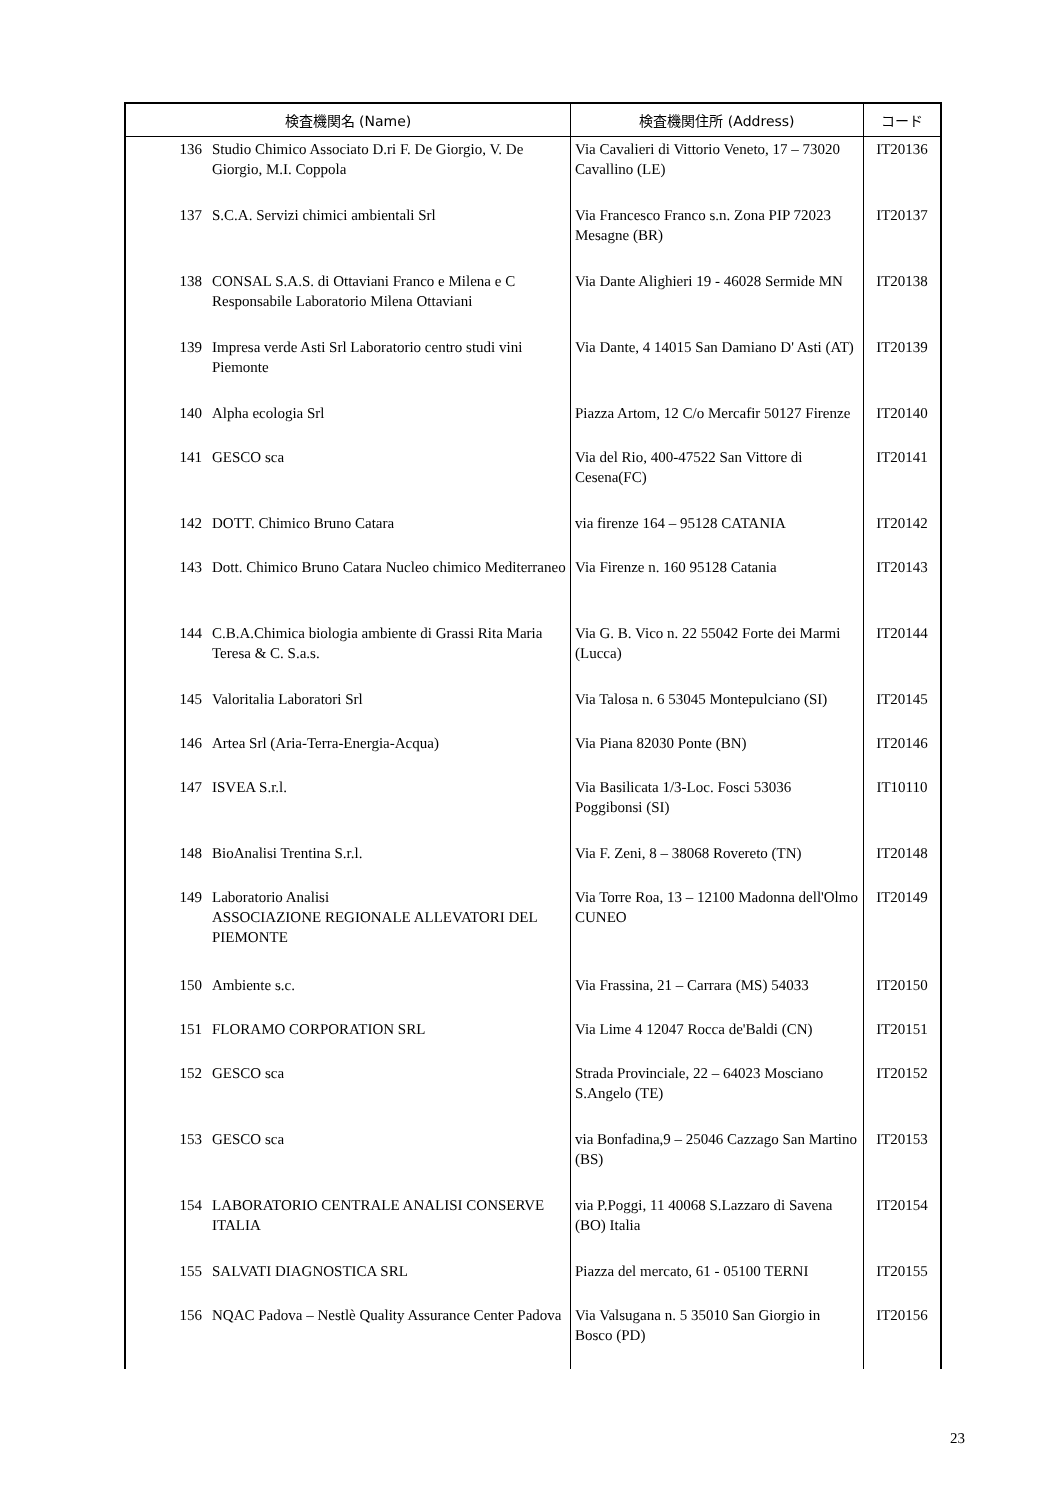| 検査機関名 (Name) | | 検査機関住所 (Address) | コード |
| --- | --- | --- | --- |
| 136 | Studio Chimico Associato D.ri F. De Giorgio, V. De Giorgio, M.I. Coppola | Via Cavalieri di Vittorio Veneto, 17 – 73020 Cavallino (LE) | IT20136 |
| 137 | S.C.A. Servizi chimici ambientali Srl | Via Francesco Franco s.n. Zona PIP 72023 Mesagne (BR) | IT20137 |
| 138 | CONSAL S.A.S. di Ottaviani Franco e Milena e C Responsabile Laboratorio Milena Ottaviani | Via Dante Alighieri 19 - 46028 Sermide MN | IT20138 |
| 139 | Impresa verde Asti Srl Laboratorio centro studi vini Piemonte | Via Dante, 4 14015 San Damiano D' Asti (AT) | IT20139 |
| 140 | Alpha ecologia Srl | Piazza Artom, 12 C/o Mercafir 50127 Firenze | IT20140 |
| 141 | GESCO sca | Via del Rio, 400-47522 San Vittore di Cesena(FC) | IT20141 |
| 142 | DOTT. Chimico Bruno Catara | via firenze 164 – 95128 CATANIA | IT20142 |
| 143 | Dott. Chimico Bruno Catara Nucleo chimico Mediterraneo | Via Firenze n. 160 95128 Catania | IT20143 |
| 144 | C.B.A.Chimica biologia ambiente di Grassi Rita Maria Teresa & C. S.a.s. | Via G. B. Vico n. 22 55042 Forte dei Marmi (Lucca) | IT20144 |
| 145 | Valoritalia Laboratori Srl | Via Talosa n. 6 53045 Montepulciano (SI) | IT20145 |
| 146 | Artea Srl (Aria-Terra-Energia-Acqua) | Via Piana 82030 Ponte (BN) | IT20146 |
| 147 | ISVEA S.r.l. | Via Basilicata 1/3-Loc. Fosci 53036 Poggibonsi (SI) | IT10110 |
| 148 | BioAnalisi Trentina S.r.l. | Via F. Zeni, 8 – 38068 Rovereto (TN) | IT20148 |
| 149 | Laboratorio Analisi ASSOCIAZIONE REGIONALE ALLEVATORI DEL PIEMONTE | Via Torre Roa, 13 – 12100 Madonna dell'Olmo CUNEO | IT20149 |
| 150 | Ambiente s.c. | Via Frassina, 21 – Carrara (MS) 54033 | IT20150 |
| 151 | FLORAMO CORPORATION SRL | Via Lime 4 12047 Rocca de'Baldi (CN) | IT20151 |
| 152 | GESCO sca | Strada Provinciale, 22 – 64023 Mosciano S.Angelo (TE) | IT20152 |
| 153 | GESCO sca | via Bonfadina,9 – 25046 Cazzago San Martino (BS) | IT20153 |
| 154 | LABORATORIO CENTRALE ANALISI CONSERVE ITALIA | via P.Poggi, 11 40068 S.Lazzaro di Savena (BO) Italia | IT20154 |
| 155 | SALVATI DIAGNOSTICA SRL | Piazza del mercato, 61 - 05100 TERNI | IT20155 |
| 156 | NQAC Padova – Nestlè Quality Assurance Center Padova | Via Valsugana n. 5 35010 San Giorgio in Bosco (PD) | IT20156 |
23